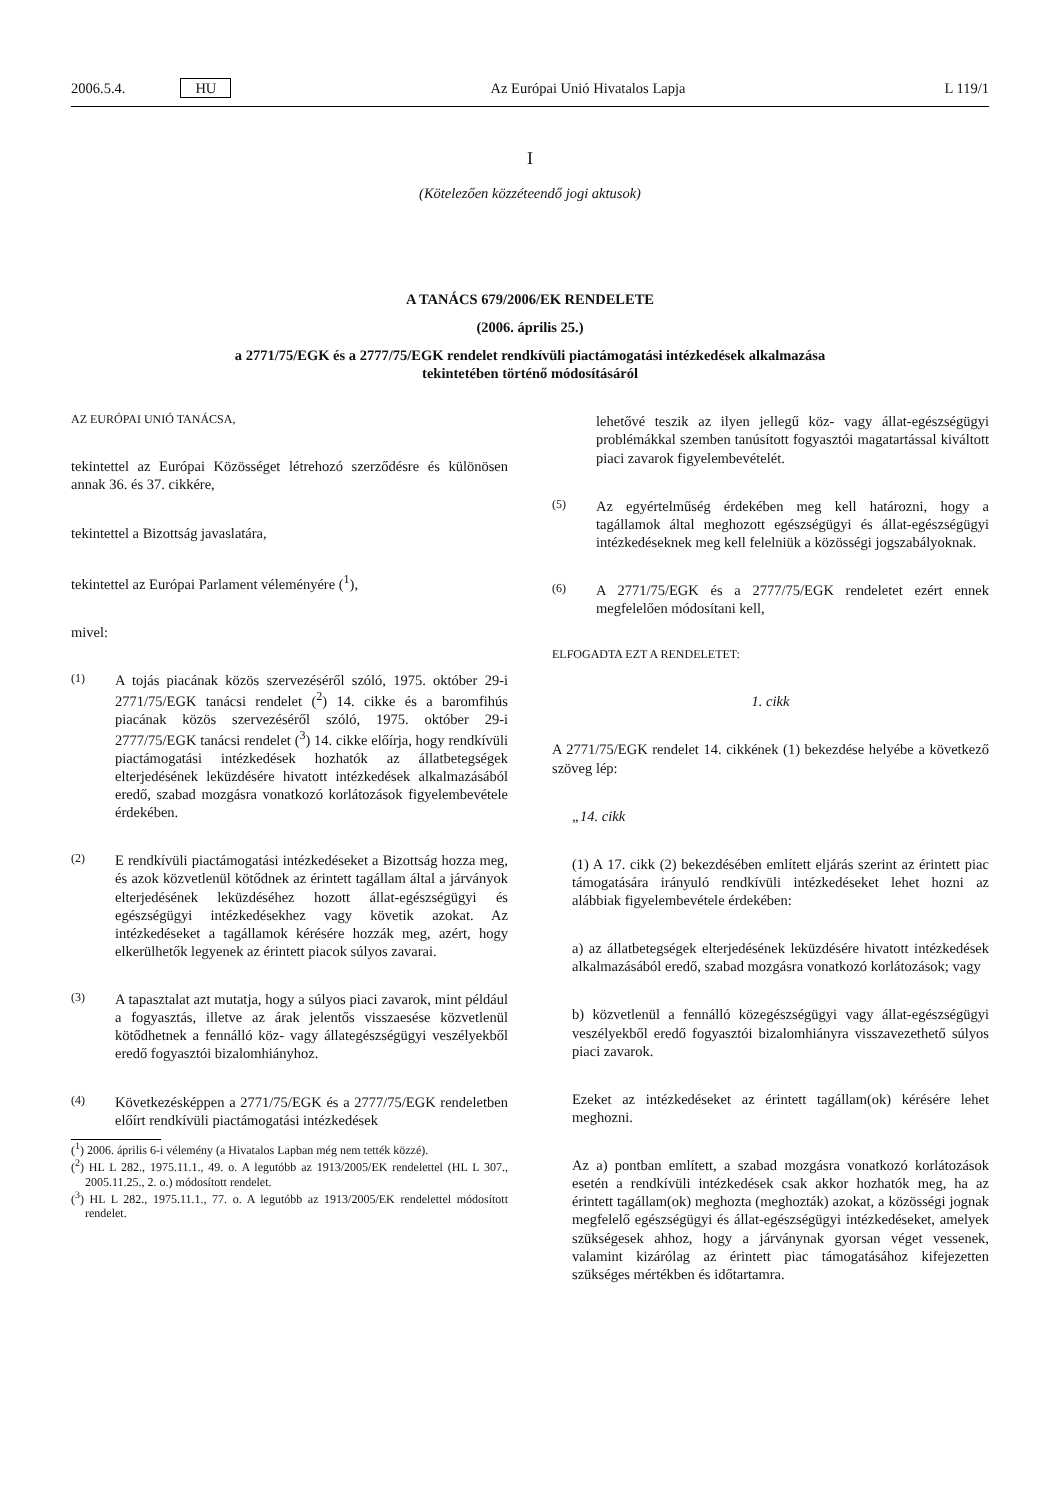2006.5.4. HU Az Európai Unió Hivatalos Lapja L 119/1
I
(Kötelezően közzéteendő jogi aktusok)
A TANÁCS 679/2006/EK RENDELETE
(2006. április 25.)
a 2771/75/EGK és a 2777/75/EGK rendelet rendkívüli piactámogatási intézkedések alkalmazása
tekintetében történő módosításáról
AZ EURÓPAI UNIÓ TANÁCSA,
tekintettel az Európai Közösséget létrehozó szerződésre és különösen annak 36. és 37. cikkére,
tekintettel a Bizottság javaslatára,
tekintettel az Európai Parlament véleményére (<sup>1</sup>),
mivel:
(1) A tojás piacának közös szervezéséről szóló, 1975. október 29-i 2771/75/EGK tanácsi rendelet (<sup>2</sup>) 14. cikke és a baromfihús piacának közös szervezéséről szóló, 1975. október 29-i 2777/75/EGK tanácsi rendelet (<sup>3</sup>) 14. cikke előírja, hogy rendkívüli piactámogatási intézkedések hozhatók az állatbetegségek elterjedésének leküzdésére hivatott intézkedések alkalmazásából eredő, szabad mozgásra vonatkozó korlátozások figyelembevétele érdekében.
(2) E rendkívüli piactámogatási intézkedéseket a Bizottság hozza meg, és azok közvetlenül kötődnek az érintett tagállam által a járványok elterjedésének leküzdéséhez hozott állat-egészségügyi és egészségügyi intézkedésekhez vagy követik azokat. Az intézkedéseket a tagállamok kérésére hozzák meg, azért, hogy elkerülhetők legyenek az érintett piacok súlyos zavarai.
(3) A tapasztalat azt mutatja, hogy a súlyos piaci zavarok, mint például a fogyasztás, illetve az árak jelentős visszaesése közvetlenül kötődhetnek a fennálló köz- vagy állategészségügyi veszélyekből eredő fogyasztói bizalomhiányhoz.
(4) Következésképpen a 2771/75/EGK és a 2777/75/EGK rendeletben előírt rendkívüli piactámogatási intézkedések
(<sup>1</sup>) 2006. április 6-i vélemény (a Hivatalos Lapban még nem tették közzé).
(<sup>2</sup>) HL L 282., 1975.11.1., 49. o. A legutóbb az 1913/2005/EK rendelettel (HL L 307., 2005.11.25., 2. o.) módosított rendelet.
(<sup>3</sup>) HL L 282., 1975.11.1., 77. o. A legutóbb az 1913/2005/EK rendelettel módosított rendelet.
lehetővé teszik az ilyen jellegű köz- vagy állat-egészségügyi problémákkal szemben tanúsított fogyasztói magatartással kiváltott piaci zavarok figyelembevételét.
(5) Az egyértelműség érdekében meg kell határozni, hogy a tagállamok által meghozott egészségügyi és állat-egészségügyi intézkedéseknek meg kell felelniük a közösségi jogszabályoknak.
(6) A 2771/75/EGK és a 2777/75/EGK rendeletet ezért ennek megfelelően módosítani kell,
ELFOGADTA EZT A RENDELETET:
1. cikk
A 2771/75/EGK rendelet 14. cikkének (1) bekezdése helyébe a következő szöveg lép:
„14. cikk
(1) A 17. cikk (2) bekezdésében említett eljárás szerint az érintett piac támogatására irányuló rendkívüli intézkedéseket lehet hozni az alábbiak figyelembevétele érdekében:
a) az állatbetegségek elterjedésének leküzdésére hivatott intézkedések alkalmazásából eredő, szabad mozgásra vonatkozó korlátozások; vagy
b) közvetlenül a fennálló közegészségügyi vagy állat-egészségügyi veszélyekből eredő fogyasztói bizalomhiányra visszavezethető súlyos piaci zavarok.
Ezeket az intézkedéseket az érintett tagállam(ok) kérésére lehet meghozni.
Az a) pontban említett, a szabad mozgásra vonatkozó korlátozások esetén a rendkívüli intézkedések csak akkor hozhatók meg, ha az érintett tagállam(ok) meghozta (meghozták) azokat, a közösségi jognak megfelelő egészségügyi és állat-egészségügyi intézkedéseket, amelyek szükségesek ahhoz, hogy a járványnak gyorsan véget vessenek, valamint kizárólag az érintett piac támogatásához kifejezetten szükséges mértékben és időtartamra.